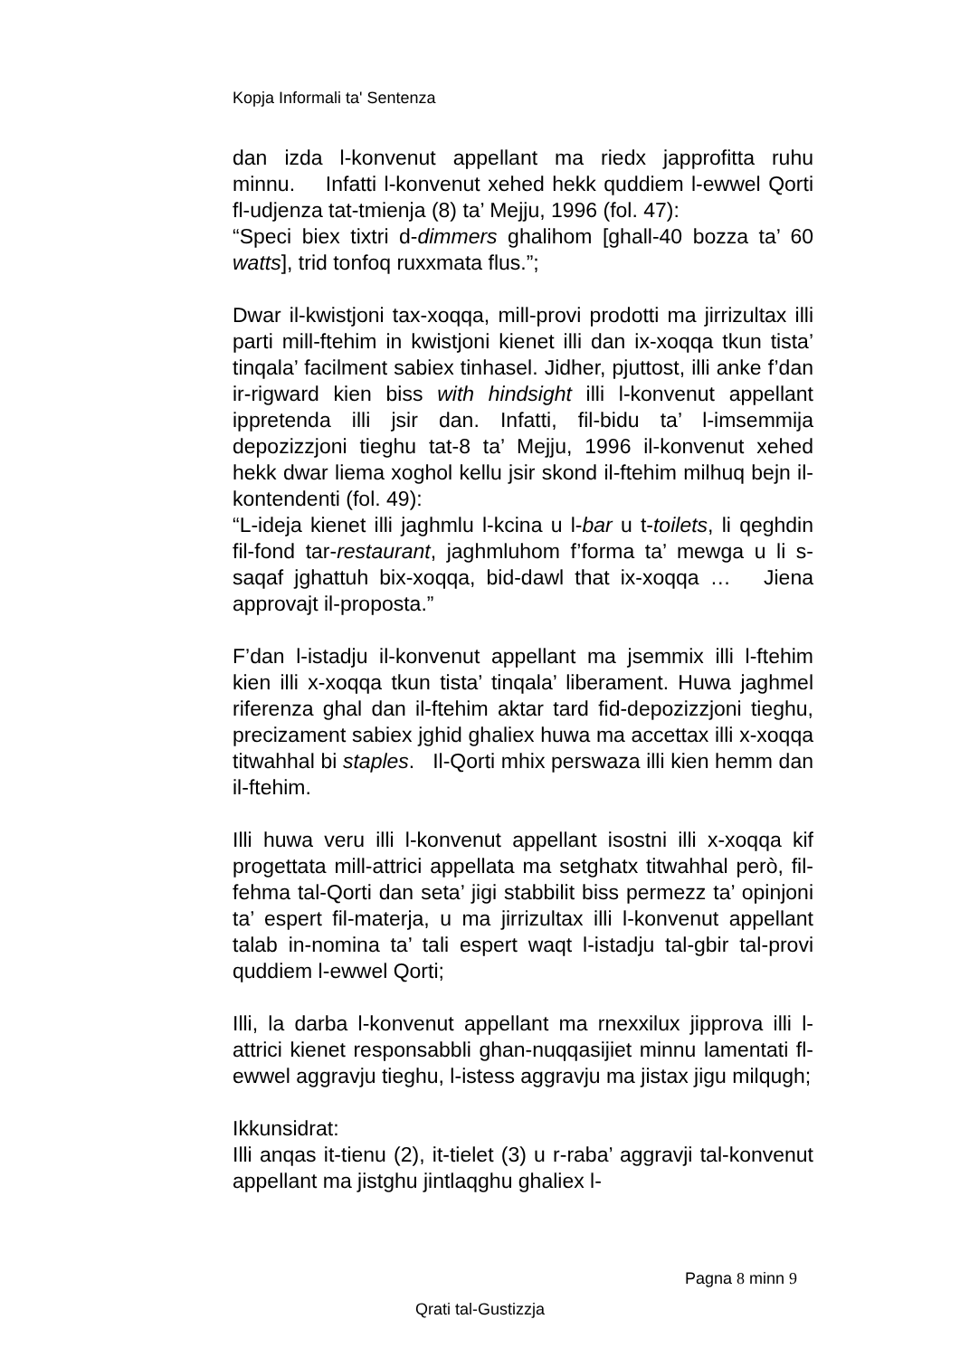Kopja Informali ta' Sentenza
dan izda l-konvenut appellant ma riedx japprofitta ruhu minnu. Infatti l-konvenut xehed hekk quddiem l-ewwel Qorti fl-udjenza tat-tmienja (8) ta’ Mejju, 1996 (fol. 47):
“Speci biex tixtri d-dimmers ghalihom [ghall-40 bozza ta’ 60 watts], trid tonfoq ruxxmata flus.”;
Dwar il-kwistjoni tax-xoqqa, mill-provi prodotti ma jirrizultax illi parti mill-ftehim in kwistjoni kienet illi dan ix-xoqqa tkun tista’ tinqala’ facilment sabiex tinhasel. Jidher, pjuttost, illi anke f’dan ir-rigward kien biss with hindsight illi l-konvenut appellant ippretenda illi jsir dan. Infatti, fil-bidu ta’ l-imsemmija depozizzjoni tieghu tat-8 ta’ Mejju, 1996 il-konvenut xehed hekk dwar liema xoghol kellu jsir skond il-ftehim milhuq bejn il-kontendenti (fol. 49):
“L-ideja kienet illi jaghmlu l-kcina u l-bar u t-toilets, li qeghdin fil-fond tar-restaurant, jaghmluhom f’forma ta’ mewga u li s-saqaf jghattuh bix-xoqqa, bid-dawl that ix-xoqqa … Jiena approvajt il-proposta.”
F’dan l-istadju il-konvenut appellant ma jsemmix illi l-ftehim kien illi x-xoqqa tkun tista’ tinqala’ liberament. Huwa jaghmel riferenza ghal dan il-ftehim aktar tard fid-depozizzjoni tieghu, precizament sabiex jghid ghaliex huwa ma accettax illi x-xoqqa titwahhal bi staples. Il-Qorti mhix perswaza illi kien hemm dan il-ftehim.
Illi huwa veru illi l-konvenut appellant isostni illi x-xoqqa kif progettata mill-attrici appellata ma setghatx titwahhal però, fil-fehma tal-Qorti dan seta’ jigi stabbilit biss permezz ta’ opinjoni ta’ espert fil-materja, u ma jirrizultax illi l-konvenut appellant talab in-nomina ta’ tali espert waqt l-istadju tal-gbir tal-provi quddiem l-ewwel Qorti;
Illi, la darba l-konvenut appellant ma rnexxilux jipprova illi l-attrici kienet responsabbli ghan-nuqqasijiet minnu lamentati fl-ewwel aggravju tieghu, l-istess aggravju ma jistax jigu milqugh;
Ikkunsidrat:
Illi anqas it-tienu (2), it-tielet (3) u r-raba’ aggravji tal-konvenut appellant ma jistghu jintlaqghu ghaliex l-
Pagna 8 minn 9
Qrati tal-Gustizzja